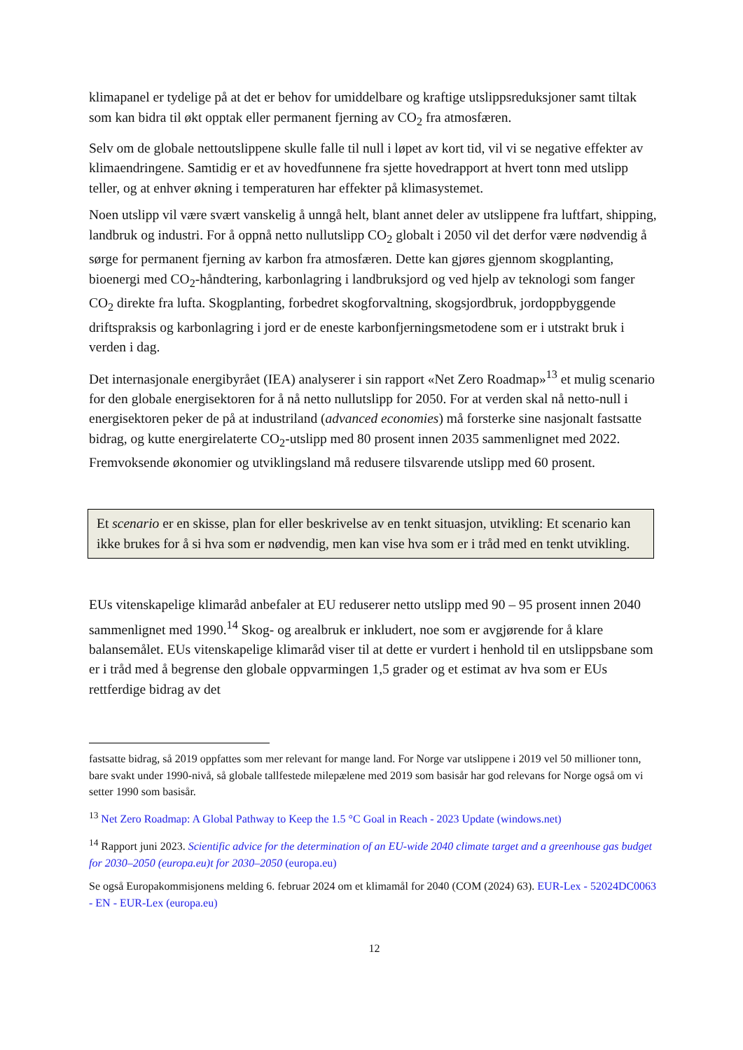klimapanel er tydelige på at det er behov for umiddelbare og kraftige utslippsreduksjoner samt tiltak som kan bidra til økt opptak eller permanent fjerning av CO<sub>2</sub> fra atmosfæren.
Selv om de globale nettoutslippene skulle falle til null i løpet av kort tid, vil vi se negative effekter av klimaendringene. Samtidig er et av hovedfunnene fra sjette hovedrapport at hvert tonn med utslipp teller, og at enhver økning i temperaturen har effekter på klimasystemet.
Noen utslipp vil være svært vanskelig å unngå helt, blant annet deler av utslippene fra luftfart, shipping, landbruk og industri. For å oppnå netto nullutslipp CO<sub>2</sub> globalt i 2050 vil det derfor være nødvendig å sørge for permanent fjerning av karbon fra atmosfæren. Dette kan gjøres gjennom skogplanting, bioenergi med CO<sub>2</sub>-håndtering, karbonlagring i landbruksjord og ved hjelp av teknologi som fanger CO<sub>2</sub> direkte fra lufta. Skogplanting, forbedret skogforvaltning, skogsjordbruk, jordoppbyggende driftspraksis og karbonlagring i jord er de eneste karbonfjerningsmetodene som er i utstrakt bruk i verden i dag.
Det internasjonale energibyrået (IEA) analyserer i sin rapport «Net Zero Roadmap»<sup>13</sup> et mulig scenario for den globale energisektoren for å nå netto nullutslipp for 2050. For at verden skal nå netto-null i energisektoren peker de på at industriland (advanced economies) må forsterke sine nasjonalt fastsatte bidrag, og kutte energirelaterte CO<sub>2</sub>-utslipp med 80 prosent innen 2035 sammenlignet med 2022. Fremvoksende økonomier og utviklingsland må redusere tilsvarende utslipp med 60 prosent.
Et scenario er en skisse, plan for eller beskrivelse av en tenkt situasjon, utvikling: Et scenario kan ikke brukes for å si hva som er nødvendig, men kan vise hva som er i tråd med en tenkt utvikling.
EUs vitenskapelige klimaråd anbefaler at EU reduserer netto utslipp med 90 – 95 prosent innen 2040 sammenlignet med 1990.<sup>14</sup> Skog- og arealbruk er inkludert, noe som er avgjørende for å klare balansemålet. EUs vitenskapelige klimaråd viser til at dette er vurdert i henhold til en utslippsbane som er i tråd med å begrense den globale oppvarmingen 1,5 grader og et estimat av hva som er EUs rettferdige bidrag av det
fastsatte bidrag, så 2019 oppfattes som mer relevant for mange land. For Norge var utslippene i 2019 vel 50 millioner tonn, bare svakt under 1990-nivå, så globale tallfestede milepælene med 2019 som basisår har god relevans for Norge også om vi setter 1990 som basisår.
<sup>13</sup> Net Zero Roadmap: A Global Pathway to Keep the 1.5 °C Goal in Reach - 2023 Update (windows.net)
<sup>14</sup> Rapport juni 2023. Scientific advice for the determination of an EU-wide 2040 climate target and a greenhouse gas budget for 2030–2050 (europa.eu)t for 2030–2050 (europa.eu)
Se også Europakommisjonens melding 6. februar 2024 om et klimamål for 2040 (COM (2024) 63). EUR-Lex - 52024DC0063 - EN - EUR-Lex (europa.eu)
12